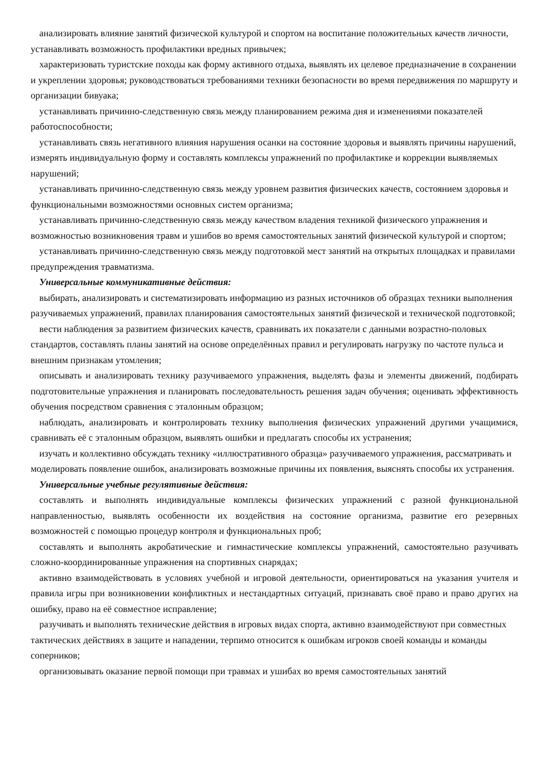анализировать влияние занятий физической культурой и спортом на воспитание положительных качеств личности, устанавливать возможность профилактики вредных привычек;
характеризовать туристские походы как форму активного отдыха, выявлять их целевое предназначение в сохранении и укреплении здоровья; руководствоваться требованиями техники безопасности во время передвижения по маршруту и организации бивуака;
устанавливать причинно-следственную связь между планированием режима дня и изменениями показателей работоспособности;
устанавливать связь негативного влияния нарушения осанки на состояние здоровья и выявлять причины нарушений, измерять индивидуальную форму и составлять комплексы упражнений по профилактике и коррекции выявляемых нарушений;
устанавливать причинно-следственную связь между уровнем развития физических качеств, состоянием здоровья и функциональными возможностями основных систем организма;
устанавливать причинно-следственную связь между качеством владения техникой физического упражнения и возможностью возникновения травм и ушибов во время самостоятельных занятий физической культурой и спортом;
устанавливать причинно-следственную связь между подготовкой мест занятий на открытых площадках и правилами предупреждения травматизма.
Универсальные коммуникативные действия:
выбирать, анализировать и систематизировать информацию из разных источников об образцах техники выполнения разучиваемых упражнений, правилах планирования самостоятельных занятий физической и технической подготовкой;
вести наблюдения за развитием физических качеств, сравнивать их показатели с данными возрастно-половых стандартов, составлять планы занятий на основе определённых правил и регулировать нагрузку по частоте пульса и внешним признакам утомления;
описывать и анализировать технику разучиваемого упражнения, выделять фазы и элементы движений, подбирать подготовительные упражнения и планировать последовательность решения задач обучения; оценивать эффективность обучения посредством сравнения с эталонным образцом;
наблюдать, анализировать и контролировать технику выполнения физических упражнений другими учащимися, сравнивать её с эталонным образцом, выявлять ошибки и предлагать способы их устранения;
изучать и коллективно обсуждать технику «иллюстративного образца» разучиваемого упражнения, рассматривать и моделировать появление ошибок, анализировать возможные причины их появления, выяснять способы их устранения.
Универсальные учебные регулятивные действия:
составлять и выполнять индивидуальные комплексы физических упражнений с разной функциональной направленностью, выявлять особенности их воздействия на состояние организма, развитие его резервных возможностей с помощью процедур контроля и функциональных проб;
составлять и выполнять акробатические и гимнастические комплексы упражнений, самостоятельно разучивать сложно-координированные упражнения на спортивных снарядах;
активно взаимодействовать в условиях учебной и игровой деятельности, ориентироваться на указания учителя и правила игры при возникновении конфликтных и нестандартных ситуаций, признавать своё право и право других на ошибку, право на её совместное исправление;
разучивать и выполнять технические действия в игровых видах спорта, активно взаимодействуют при совместных тактических действиях в защите и нападении, терпимо относится к ошибкам игроков своей команды и команды соперников;
организовывать оказание первой помощи при травмах и ушибах во время самостоятельных занятий